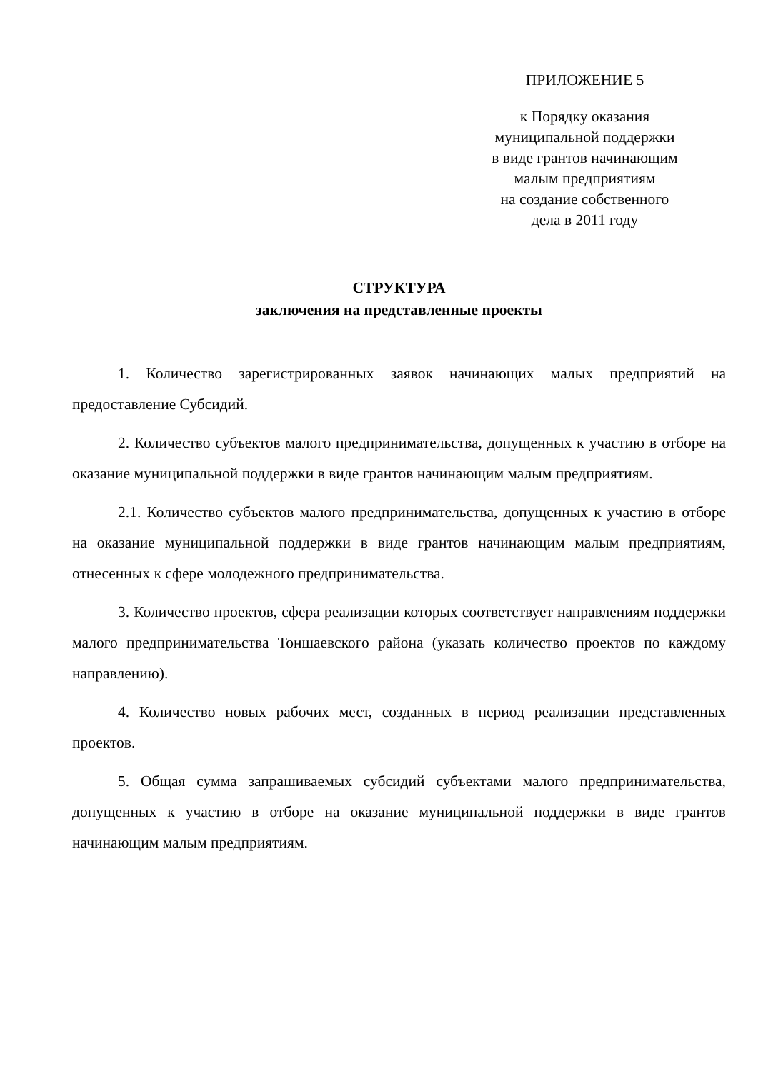ПРИЛОЖЕНИЕ 5
к Порядку оказания
муниципальной поддержки
в виде грантов начинающим
малым предприятиям
на создание собственного
дела в 2011 году
СТРУКТУРА
заключения на представленные проекты
1. Количество зарегистрированных заявок начинающих малых предприятий на предоставление Субсидий.
2. Количество субъектов малого предпринимательства, допущенных к участию в отборе на оказание муниципальной поддержки в виде грантов начинающим малым предприятиям.
2.1. Количество субъектов малого предпринимательства, допущенных к участию в отборе на оказание муниципальной поддержки в виде грантов начинающим малым предприятиям, отнесенных к сфере молодежного предпринимательства.
3. Количество проектов, сфера реализации которых соответствует направлениям поддержки малого предпринимательства Тоншаевского района (указать количество проектов по каждому направлению).
4. Количество новых рабочих мест, созданных в период реализации представленных проектов.
5. Общая сумма запрашиваемых субсидий субъектами малого предпринимательства, допущенных к участию в отборе на оказание муниципальной поддержки в виде грантов начинающим малым предприятиям.